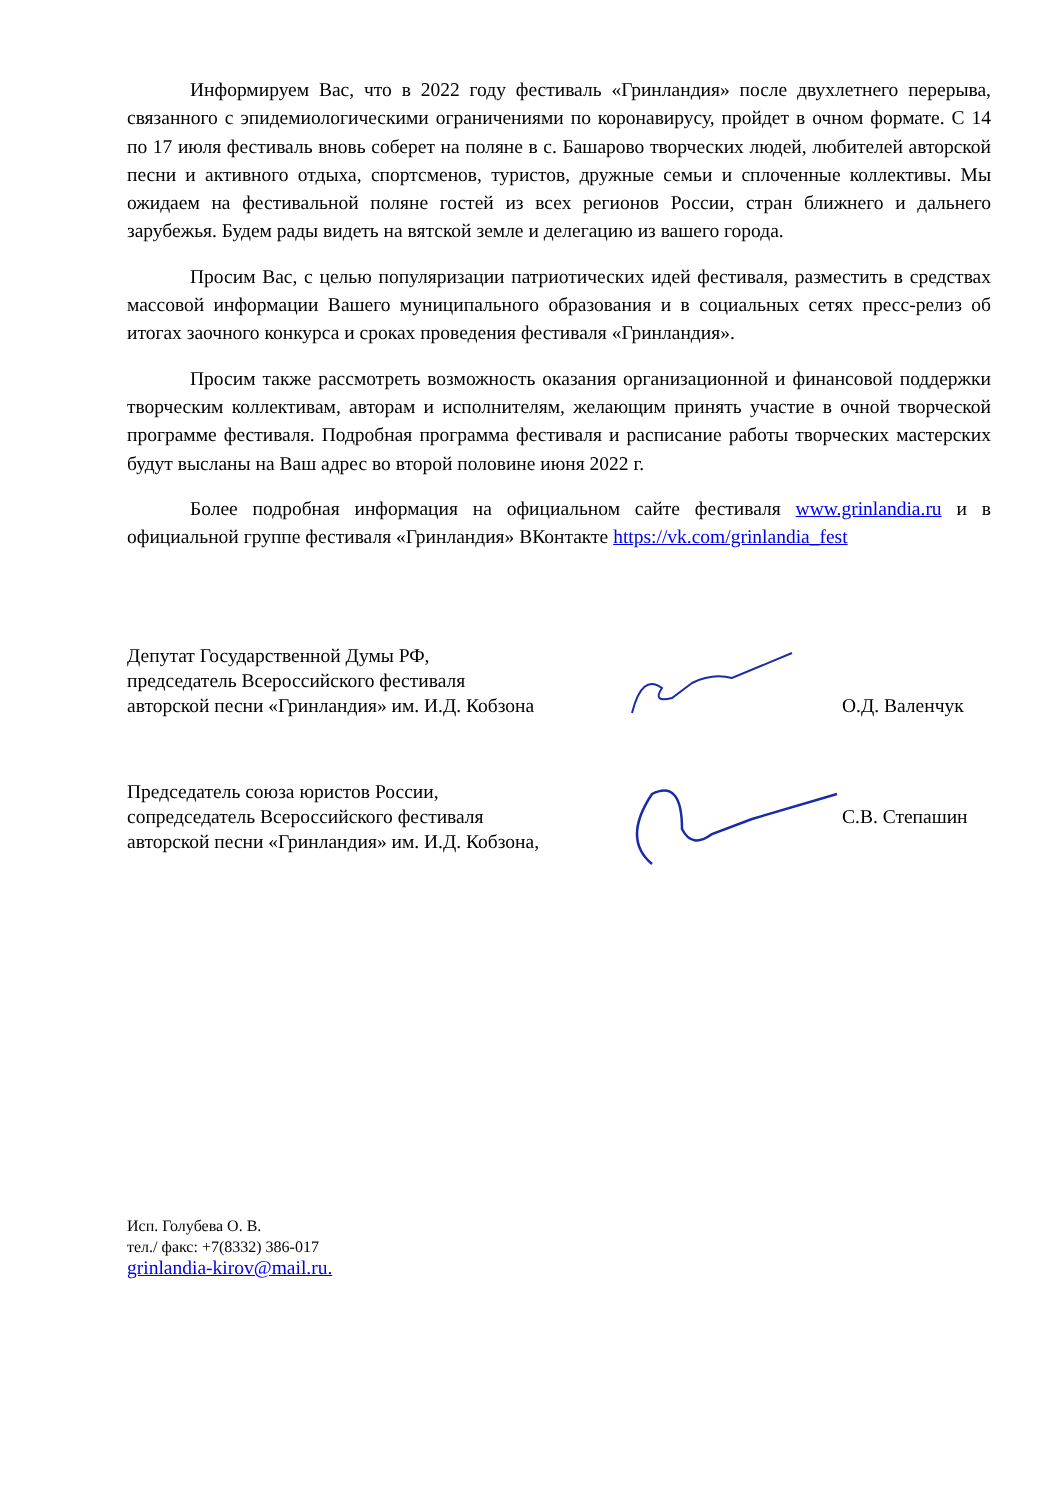Информируем Вас, что в 2022 году фестиваль «Гринландия» после двухлетнего перерыва, связанного с эпидемиологическими ограничениями по коронавирусу, пройдет в очном формате. С 14 по 17 июля фестиваль вновь соберет на поляне в с. Башарово творческих людей, любителей авторской песни и активного отдыха, спортсменов, туристов, дружные семьи и сплоченные коллективы. Мы ожидаем на фестивальной поляне гостей из всех регионов России, стран ближнего и дальнего зарубежья. Будем рады видеть на вятской земле и делегацию из вашего города.
Просим Вас, с целью популяризации патриотических идей фестиваля, разместить в средствах массовой информации Вашего муниципального образования и в социальных сетях пресс-релиз об итогах заочного конкурса и сроках проведения фестиваля «Гринландия».
Просим также рассмотреть возможность оказания организационной и финансовой поддержки творческим коллективам, авторам и исполнителям, желающим принять участие в очной творческой программе фестиваля. Подробная программа фестиваля и расписание работы творческих мастерских будут высланы на Ваш адрес во второй половине июня 2022 г.
Более подробная информация на официальном сайте фестиваля www.grinlandia.ru и в официальной группе фестиваля «Гринландия» ВКонтакте https://vk.com/grinlandia_fest
Депутат Государственной Думы РФ,
председатель Всероссийского фестиваля
авторской песни «Гринландия» им. И.Д. Кобзона
О.Д. Валенчук
Председатель союза юристов России,
сопредседатель Всероссийского фестиваля
авторской песни «Гринландия» им. И.Д. Кобзона,
С.В. Степашин
Исп. Голубева О. В.
тел./ факс: +7(8332) 386-017
grinlandia-kirov@mail.ru.